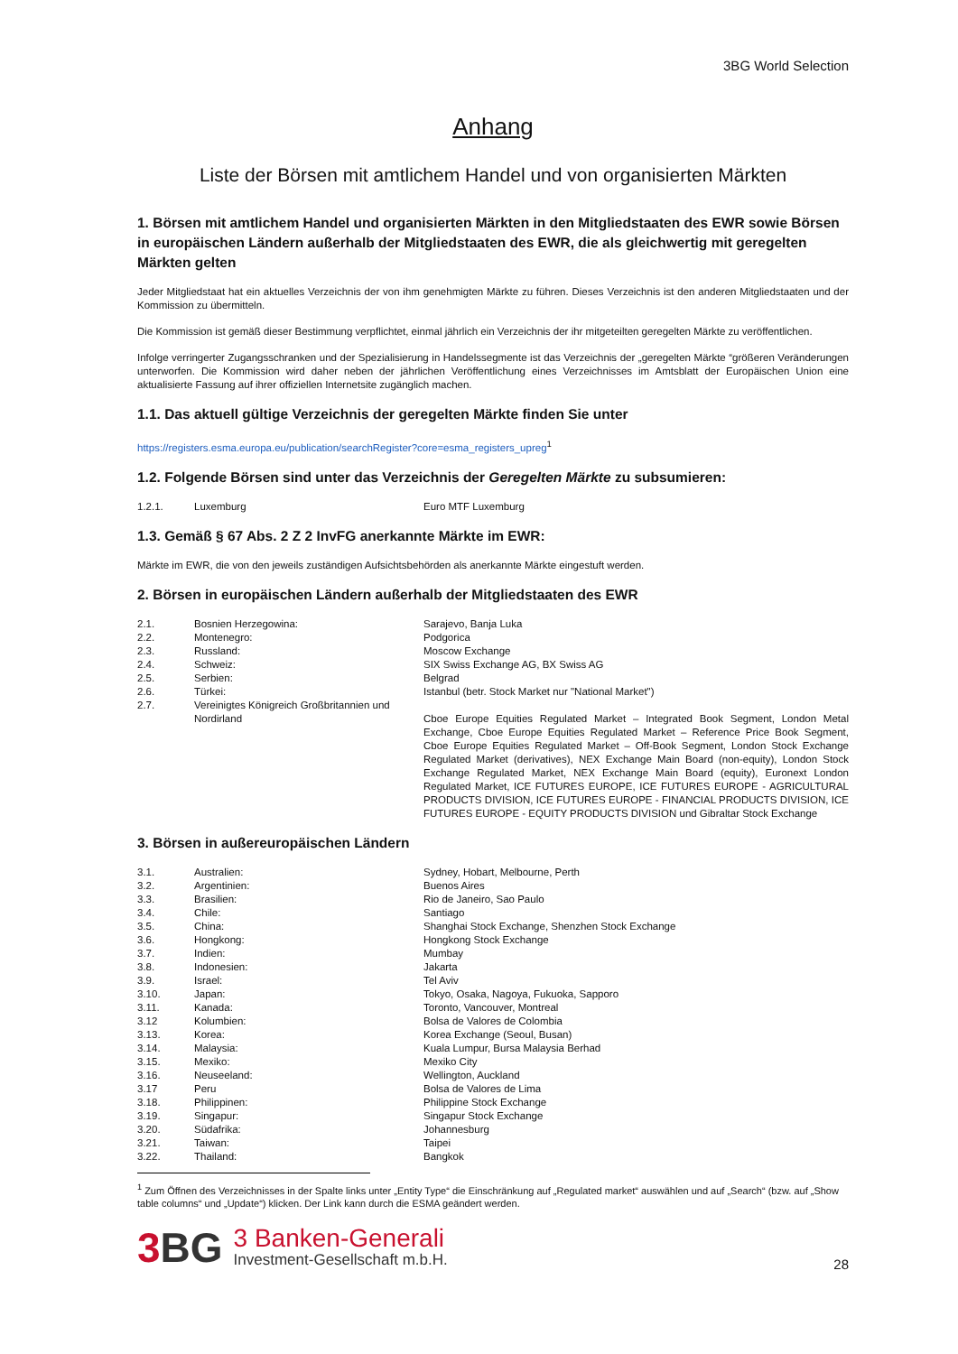3BG World Selection
Anhang
Liste der Börsen mit amtlichem Handel und von organisierten Märkten
1. Börsen mit amtlichem Handel und organisierten Märkten in den Mitgliedstaaten des EWR sowie Börsen in europäischen Ländern außerhalb der Mitgliedstaaten des EWR, die als gleichwertig mit geregelten Märkten gelten
Jeder Mitgliedstaat hat ein aktuelles Verzeichnis der von ihm genehmigten Märkte zu führen. Dieses Verzeichnis ist den anderen Mitgliedstaaten und der Kommission zu übermitteln.
Die Kommission ist gemäß dieser Bestimmung verpflichtet, einmal jährlich ein Verzeichnis der ihr mitgeteilten geregelten Märkte zu veröffentlichen.
Infolge verringerter Zugangsschranken und der Spezialisierung in Handelssegmente ist das Verzeichnis der „geregelten Märkte “größeren Veränderungen unterworfen. Die Kommission wird daher neben der jährlichen Veröffentlichung eines Verzeichnisses im Amtsblatt der Europäischen Union eine aktualisierte Fassung auf ihrer offiziellen Internetsite zugänglich machen.
1.1. Das aktuell gültige Verzeichnis der geregelten Märkte finden Sie unter
https://registers.esma.europa.eu/publication/searchRegister?core=esma_registers_upreg<sup>1</sup>
1.2. Folgende Börsen sind unter das Verzeichnis der Geregelten Märkte zu subsumieren:
| 1.2.1. | Luxemburg | Euro MTF Luxemburg |
1.3. Gemäß § 67 Abs. 2 Z 2 InvFG anerkannte Märkte im EWR:
Märkte im EWR, die von den jeweils zuständigen Aufsichtsbehörden als anerkannte Märkte eingestuft werden.
2. Börsen in europäischen Ländern außerhalb der Mitgliedstaaten des EWR
| 2.1. | Bosnien Herzegowina: | Sarajevo, Banja Luka |
| 2.2. | Montenegro: | Podgorica |
| 2.3. | Russland: | Moscow Exchange |
| 2.4. | Schweiz: | SIX Swiss Exchange AG, BX Swiss AG |
| 2.5. | Serbien: | Belgrad |
| 2.6. | Türkei: | Istanbul (betr. Stock Market nur "National Market") |
| 2.7. | Vereinigtes Königreich Großbritannien und Nordirland | Cboe Europe Equities Regulated Market – Integrated Book Segment, London Metal Exchange, Cboe Europe Equities Regulated Market – Reference Price Book Segment, Cboe Europe Equities Regulated Market – Off-Book Segment, London Stock Exchange Regulated Market (derivatives), NEX Exchange Main Board (non-equity), London Stock Exchange Regulated Market, NEX Exchange Main Board (equity), Euronext London Regulated Market, ICE FUTURES EUROPE, ICE FUTURES EUROPE - AGRICULTURAL PRODUCTS DIVISION, ICE FUTURES EUROPE - FINANCIAL PRODUCTS DIVISION, ICE FUTURES EUROPE - EQUITY PRODUCTS DIVISION und Gibraltar Stock Exchange |
3. Börsen in außereuropäischen Ländern
| 3.1. | Australien: | Sydney, Hobart, Melbourne, Perth |
| 3.2. | Argentinien: | Buenos Aires |
| 3.3. | Brasilien: | Rio de Janeiro, Sao Paulo |
| 3.4. | Chile: | Santiago |
| 3.5. | China: | Shanghai Stock Exchange, Shenzhen Stock Exchange |
| 3.6. | Hongkong: | Hongkong Stock Exchange |
| 3.7. | Indien: | Mumbay |
| 3.8. | Indonesien: | Jakarta |
| 3.9. | Israel: | Tel Aviv |
| 3.10. | Japan: | Tokyo, Osaka, Nagoya, Fukuoka, Sapporo |
| 3.11. | Kanada: | Toronto, Vancouver, Montreal |
| 3.12 | Kolumbien: | Bolsa de Valores de Colombia |
| 3.13. | Korea: | Korea Exchange (Seoul, Busan) |
| 3.14. | Malaysia: | Kuala Lumpur, Bursa Malaysia Berhad |
| 3.15. | Mexiko: | Mexiko City |
| 3.16. | Neuseeland: | Wellington, Auckland |
| 3.17 | Peru | Bolsa de Valores de Lima |
| 3.18. | Philippinen: | Philippine Stock Exchange |
| 3.19. | Singapur: | Singapur Stock Exchange |
| 3.20. | Südafrika: | Johannesburg |
| 3.21. | Taiwan: | Taipei |
| 3.22. | Thailand: | Bangkok |
<sup>1</sup> Zum Öffnen des Verzeichnisses in der Spalte links unter „Entity Type“ die Einschränkung auf „Regulated market“ auswählen und auf „Search“ (bzw. auf „Show table columns“ und „Update“) klicken. Der Link kann durch die ESMA geändert werden.
3 BG
3 Banken-Generali
Investment-Gesellschaft m.b.H.
28